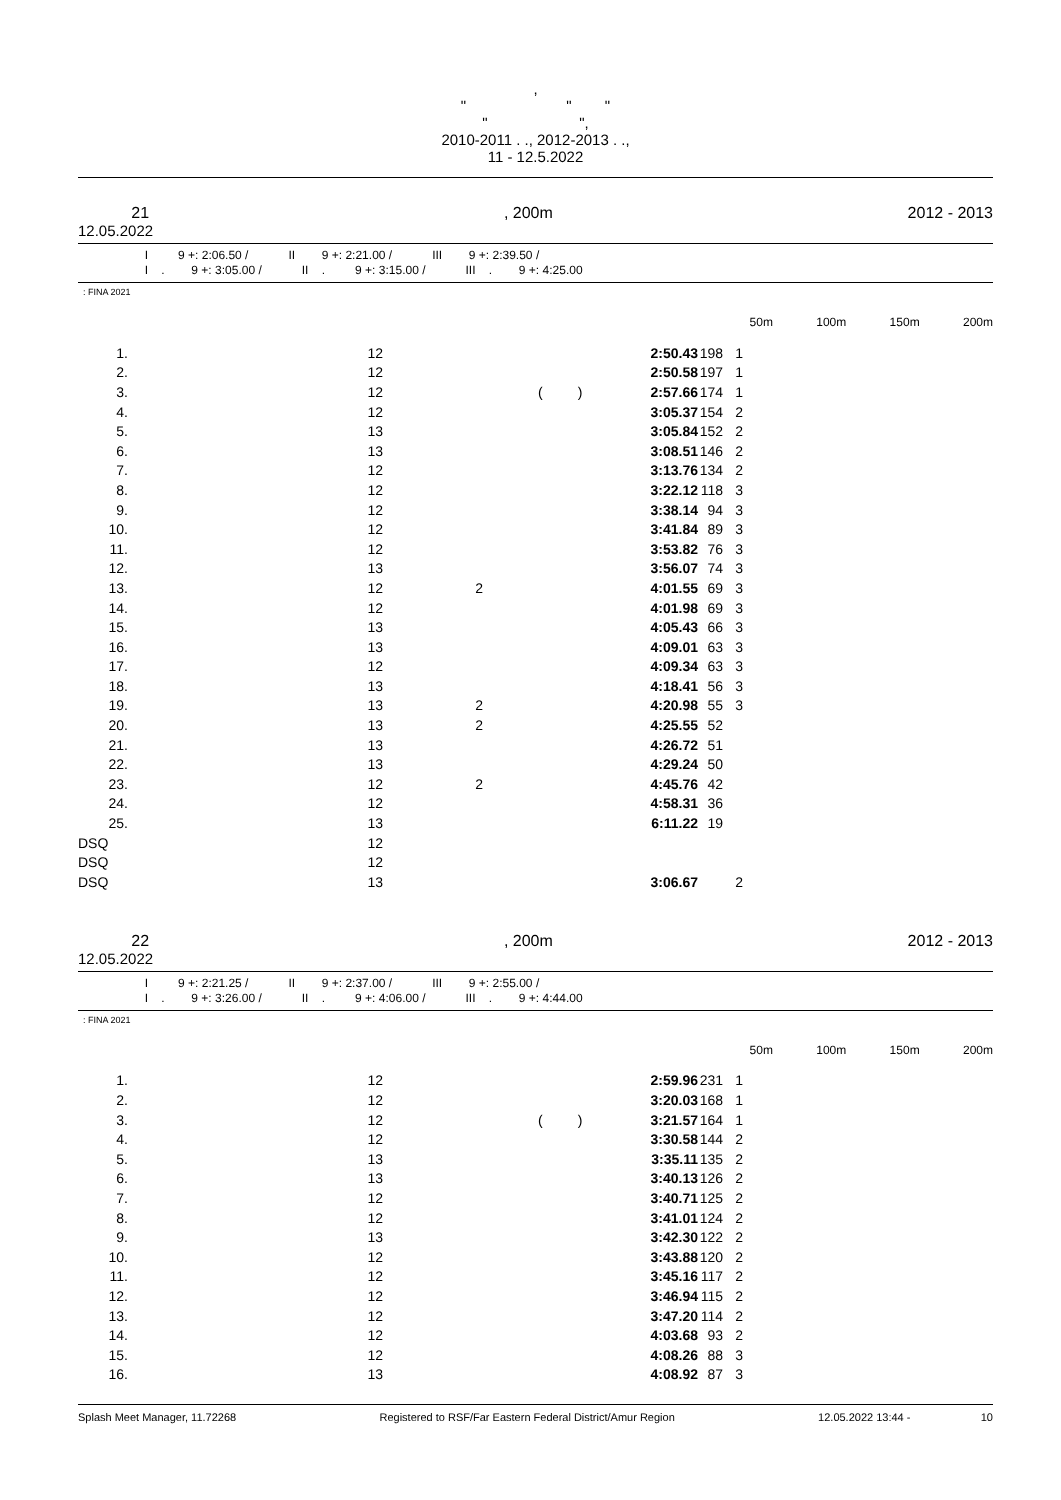,
" " "
" ",
2010-2011 . ., 2012-2013 . .,
11 - 12.5.2022
21, 200m 2012 - 2013
12.05.2022
I 9 +: 2:06.50 / II 9 +: 2:21.00 / III 9 +: 2:39.50 /
I . 9 +: 3:05.00 / II . 9 +: 3:15.00 / III . 9 +: 4:25.00
: FINA 2021
50m 100m 150m 200m
| 1. | 12 | | | 2:50.43 | 198 | 1 | |
| 2. | 12 | | | 2:50.58 | 197 | 1 | |
| 3. | 12 | | ( ) | 2:57.66 | 174 | 1 | |
| 4. | 12 | | | 3:05.37 | 154 | 2 | |
| 5. | 13 | | | 3:05.84 | 152 | 2 | |
| 6. | 13 | | | 3:08.51 | 146 | 2 | |
| 7. | 12 | | | 3:13.76 | 134 | 2 | |
| 8. | 12 | | | 3:22.12 | 118 | 3 | |
| 9. | 12 | | | 3:38.14 | 94 | 3 | |
| 10. | 12 | | | 3:41.84 | 89 | 3 | |
| 11. | 12 | | | 3:53.82 | 76 | 3 | |
| 12. | 13 | | | 3:56.07 | 74 | 3 | |
| 13. | 12 | 2 | | 4:01.55 | 69 | 3 | |
| 14. | 12 | | | 4:01.98 | 69 | 3 | |
| 15. | 13 | | | 4:05.43 | 66 | 3 | |
| 16. | 13 | | | 4:09.01 | 63 | 3 | |
| 17. | 12 | | | 4:09.34 | 63 | 3 | |
| 18. | 13 | | | 4:18.41 | 56 | 3 | |
| 19. | 13 | 2 | | 4:20.98 | 55 | 3 | |
| 20. | 13 | 2 | | 4:25.55 | 52 | | |
| 21. | 13 | | | 4:26.72 | 51 | | |
| 22. | 13 | | | 4:29.24 | 50 | | |
| 23. | 12 | 2 | | 4:45.76 | 42 | | |
| 24. | 12 | | | 4:58.31 | 36 | | |
| 25. | 13 | | | 6:11.22 | 19 | | |
| DSQ | 12 | | | | | | |
| DSQ | 12 | | | | | | |
| DSQ | 13 | | | 3:06.67 | | 2 | |
22, 200m 2012 - 2013
12.05.2022
I 9 +: 2:21.25 / II 9 +: 2:37.00 / III 9 +: 2:55.00 /
I . 9 +: 3:26.00 / II . 9 +: 4:06.00 / III . 9 +: 4:44.00
: FINA 2021
50m 100m 150m 200m
| 1. | 12 | | | 2:59.96 | 231 | 1 | |
| 2. | 12 | | | 3:20.03 | 168 | 1 | |
| 3. | 12 | | ( ) | 3:21.57 | 164 | 1 | |
| 4. | 12 | | | 3:30.58 | 144 | 2 | |
| 5. | 13 | | | 3:35.11 | 135 | 2 | |
| 6. | 13 | | | 3:40.13 | 126 | 2 | |
| 7. | 12 | | | 3:40.71 | 125 | 2 | |
| 8. | 12 | | | 3:41.01 | 124 | 2 | |
| 9. | 13 | | | 3:42.30 | 122 | 2 | |
| 10. | 12 | | | 3:43.88 | 120 | 2 | |
| 11. | 12 | | | 3:45.16 | 117 | 2 | |
| 12. | 12 | | | 3:46.94 | 115 | 2 | |
| 13. | 12 | | | 3:47.20 | 114 | 2 | |
| 14. | 12 | | | 4:03.68 | 93 | 2 | |
| 15. | 12 | | | 4:08.26 | 88 | 3 | |
| 16. | 13 | | | 4:08.92 | 87 | 3 | |
Splash Meet Manager, 11.72268 Registered to RSF/Far Eastern Federal District/Amur Region 12.05.2022 13:44 - 10